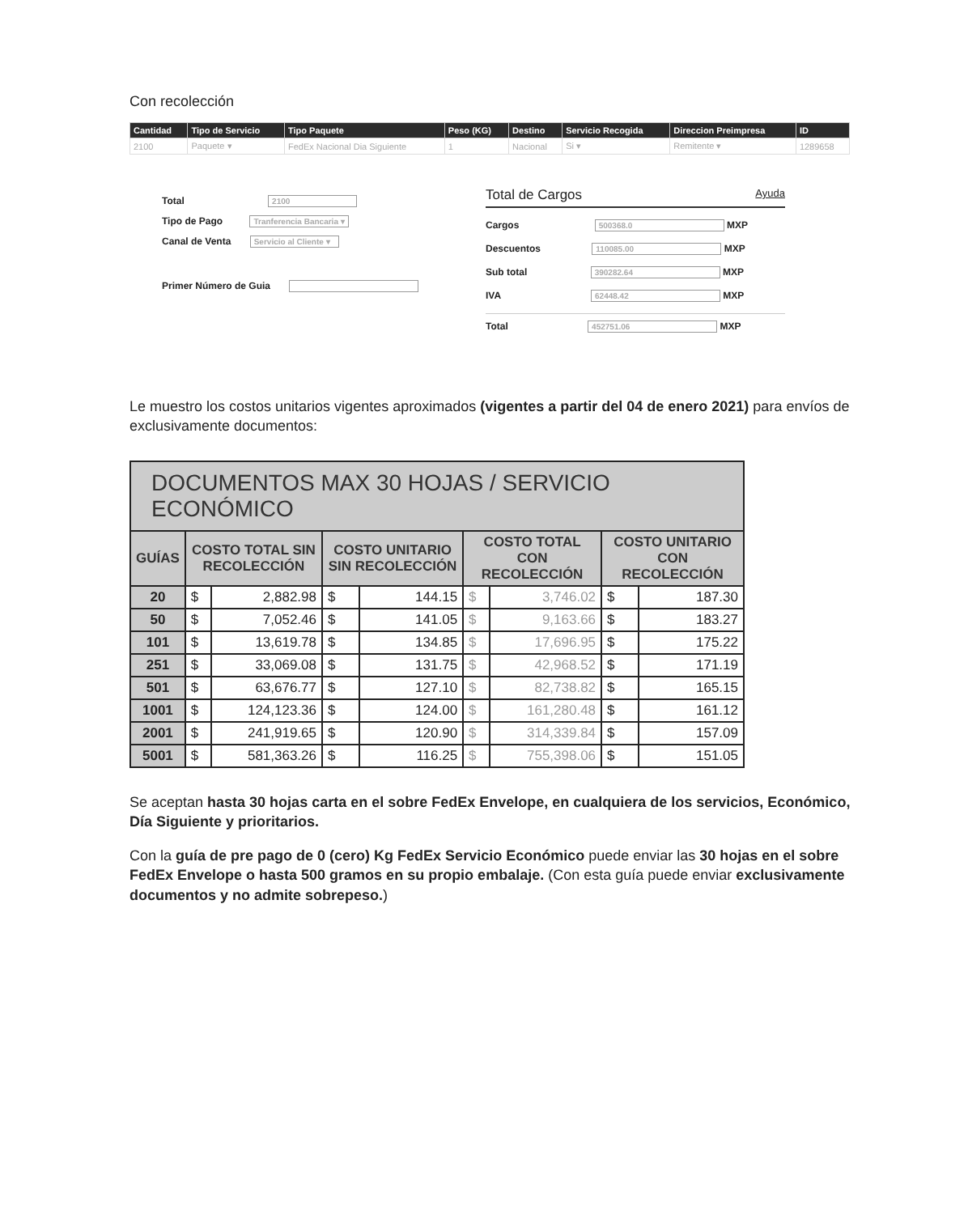Con recolección
| Cantidad | Tipo de Servicio | Tipo Paquete | Peso (KG) | Destino | Servicio Recogida | Direccion Preimpresa | ID |
| --- | --- | --- | --- | --- | --- | --- | --- |
| 2100 | Paquete ▾ | FedEx Nacional Dia Siguiente | 1 | Nacional | Si ▾ | Remitente ▾ | 1289658 |
Total 2100
Tipo de Pago Tranferencia Bancaria ▾
Canal de Venta Servicio al Cliente ▾
Primer Número de Guia
Total de Cargos Ayuda
Cargos 500368.0 MXP
Descuentos 110085.00 MXP
Sub total 390282.64 MXP
IVA 62448.42 MXP
Total 452751.06 MXP
Le muestro los costos unitarios vigentes aproximados (vigentes a partir del 04 de enero 2021) para envíos de exclusivamente documentos:
| DOCUMENTOS MAX 30 HOJAS / SERVICIO ECONÓMICO | | | | | | | | |
| --- | --- | --- | --- | --- | --- | --- | --- | --- |
| GUÍAS | COSTO TOTAL SIN RECOLECCIÓN | | COSTO UNITARIO SIN RECOLECCIÓN | | COSTO TOTAL CON RECOLECCIÓN | | COSTO UNITARIO CON RECOLECCIÓN | |
| 20 | $ | 2,882.98 | $ | 144.15 | $ | 3,746.02 | $ | 187.30 |
| 50 | $ | 7,052.46 | $ | 141.05 | $ | 9,163.66 | $ | 183.27 |
| 101 | $ | 13,619.78 | $ | 134.85 | $ | 17,696.95 | $ | 175.22 |
| 251 | $ | 33,069.08 | $ | 131.75 | $ | 42,968.52 | $ | 171.19 |
| 501 | $ | 63,676.77 | $ | 127.10 | $ | 82,738.82 | $ | 165.15 |
| 1001 | $ | 124,123.36 | $ | 124.00 | $ | 161,280.48 | $ | 161.12 |
| 2001 | $ | 241,919.65 | $ | 120.90 | $ | 314,339.84 | $ | 157.09 |
| 5001 | $ | 581,363.26 | $ | 116.25 | $ | 755,398.06 | $ | 151.05 |
Se aceptan hasta 30 hojas carta en el sobre FedEx Envelope, en cualquiera de los servicios, Económico, Día Siguiente y prioritarios.
Con la guía de pre pago de 0 (cero) Kg FedEx Servicio Económico puede enviar las 30 hojas en el sobre FedEx Envelope o hasta 500 gramos en su propio embalaje. (Con esta guía puede enviar exclusivamente documentos y no admite sobrepeso.)